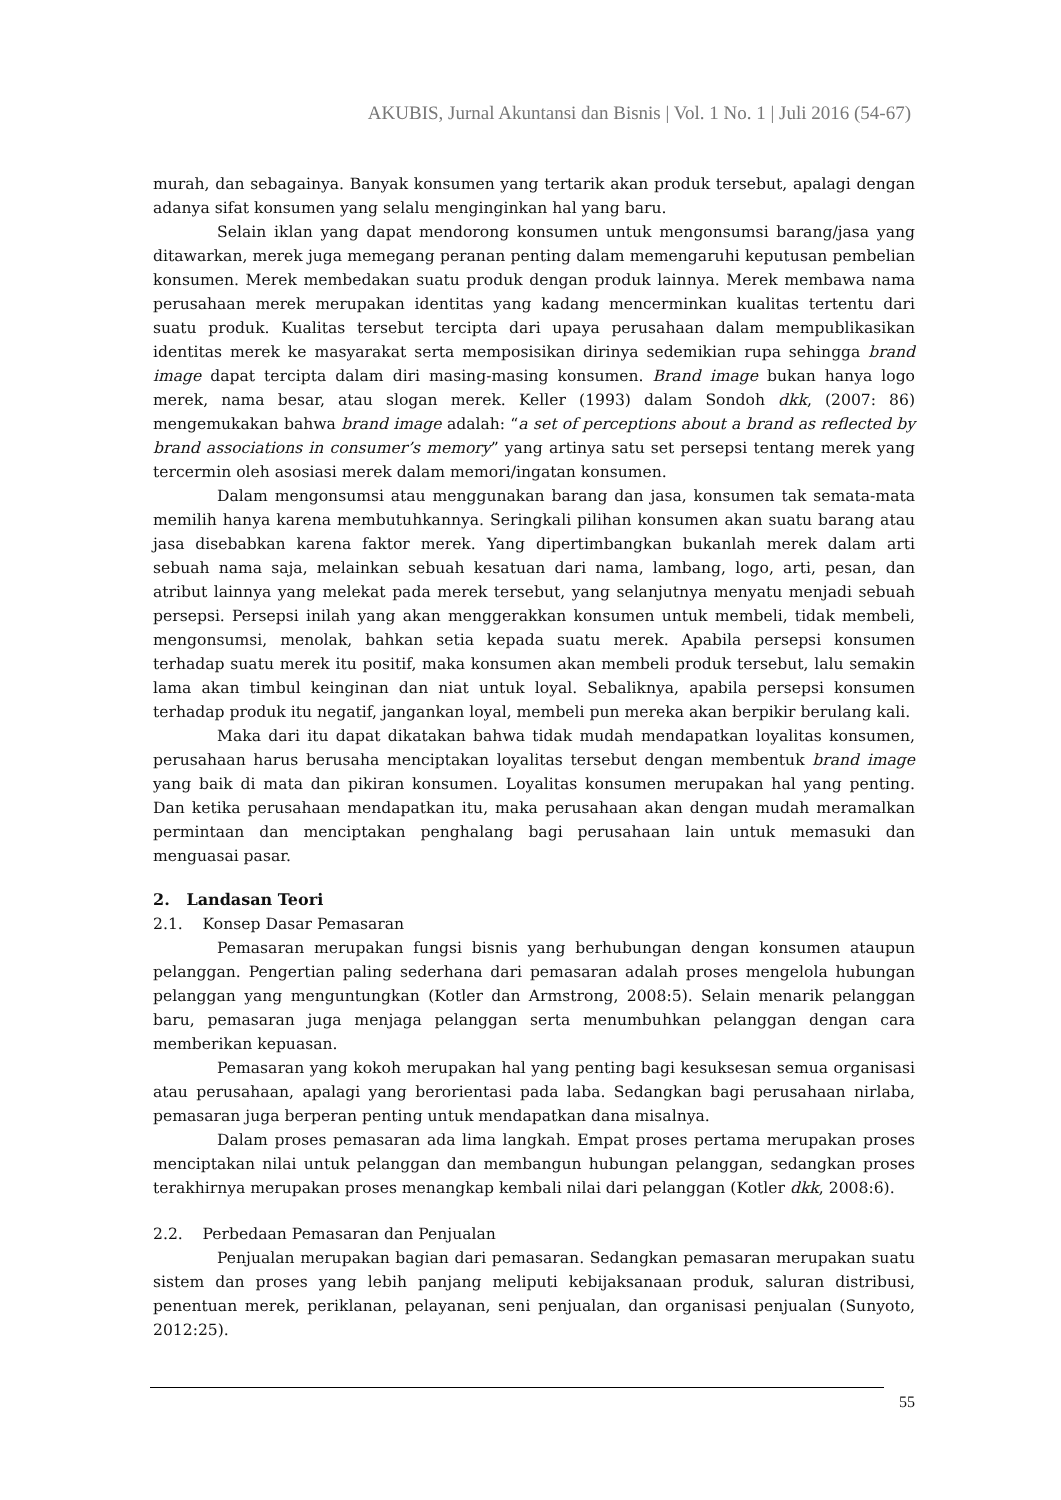AKUBIS, Jurnal Akuntansi dan Bisnis | Vol. 1 No. 1 | Juli 2016 (54-67)
murah, dan sebagainya. Banyak konsumen yang tertarik akan produk tersebut, apalagi dengan adanya sifat konsumen yang selalu menginginkan hal yang baru.
Selain iklan yang dapat mendorong konsumen untuk mengonsumsi barang/jasa yang ditawarkan, merek juga memegang peranan penting dalam memengaruhi keputusan pembelian konsumen. Merek membedakan suatu produk dengan produk lainnya. Merek membawa nama perusahaan merek merupakan identitas yang kadang mencerminkan kualitas tertentu dari suatu produk. Kualitas tersebut tercipta dari upaya perusahaan dalam mempublikasikan identitas merek ke masyarakat serta memposisikan dirinya sedemikian rupa sehingga brand image dapat tercipta dalam diri masing-masing konsumen. Brand image bukan hanya logo merek, nama besar, atau slogan merek. Keller (1993) dalam Sondoh dkk, (2007: 86) mengemukakan bahwa brand image adalah: “a set of perceptions about a brand as reflected by brand associations in consumer’s memory” yang artinya satu set persepsi tentang merek yang tercermin oleh asosiasi merek dalam memori/ingatan konsumen.
Dalam mengonsumsi atau menggunakan barang dan jasa, konsumen tak semata-mata memilih hanya karena membutuhkannya. Seringkali pilihan konsumen akan suatu barang atau jasa disebabkan karena faktor merek. Yang dipertimbangkan bukanlah merek dalam arti sebuah nama saja, melainkan sebuah kesatuan dari nama, lambang, logo, arti, pesan, dan atribut lainnya yang melekat pada merek tersebut, yang selanjutnya menyatu menjadi sebuah persepsi. Persepsi inilah yang akan menggerakkan konsumen untuk membeli, tidak membeli, mengonsumsi, menolak, bahkan setia kepada suatu merek. Apabila persepsi konsumen terhadap suatu merek itu positif, maka konsumen akan membeli produk tersebut, lalu semakin lama akan timbul keinginan dan niat untuk loyal. Sebaliknya, apabila persepsi konsumen terhadap produk itu negatif, jangankan loyal, membeli pun mereka akan berpikir berulang kali.
Maka dari itu dapat dikatakan bahwa tidak mudah mendapatkan loyalitas konsumen, perusahaan harus berusaha menciptakan loyalitas tersebut dengan membentuk brand image yang baik di mata dan pikiran konsumen. Loyalitas konsumen merupakan hal yang penting. Dan ketika perusahaan mendapatkan itu, maka perusahaan akan dengan mudah meramalkan permintaan dan menciptakan penghalang bagi perusahaan lain untuk memasuki dan menguasai pasar.
2. Landasan Teori
2.1. Konsep Dasar Pemasaran
Pemasaran merupakan fungsi bisnis yang berhubungan dengan konsumen ataupun pelanggan. Pengertian paling sederhana dari pemasaran adalah proses mengelola hubungan pelanggan yang menguntungkan (Kotler dan Armstrong, 2008:5). Selain menarik pelanggan baru, pemasaran juga menjaga pelanggan serta menumbuhkan pelanggan dengan cara memberikan kepuasan.
Pemasaran yang kokoh merupakan hal yang penting bagi kesuksesan semua organisasi atau perusahaan, apalagi yang berorientasi pada laba. Sedangkan bagi perusahaan nirlaba, pemasaran juga berperan penting untuk mendapatkan dana misalnya.
Dalam proses pemasaran ada lima langkah. Empat proses pertama merupakan proses menciptakan nilai untuk pelanggan dan membangun hubungan pelanggan, sedangkan proses terakhirnya merupakan proses menangkap kembali nilai dari pelanggan (Kotler dkk, 2008:6).
2.2. Perbedaan Pemasaran dan Penjualan
Penjualan merupakan bagian dari pemasaran. Sedangkan pemasaran merupakan suatu sistem dan proses yang lebih panjang meliputi kebijaksanaan produk, saluran distribusi, penentuan merek, periklanan, pelayanan, seni penjualan, dan organisasi penjualan (Sunyoto, 2012:25).
55